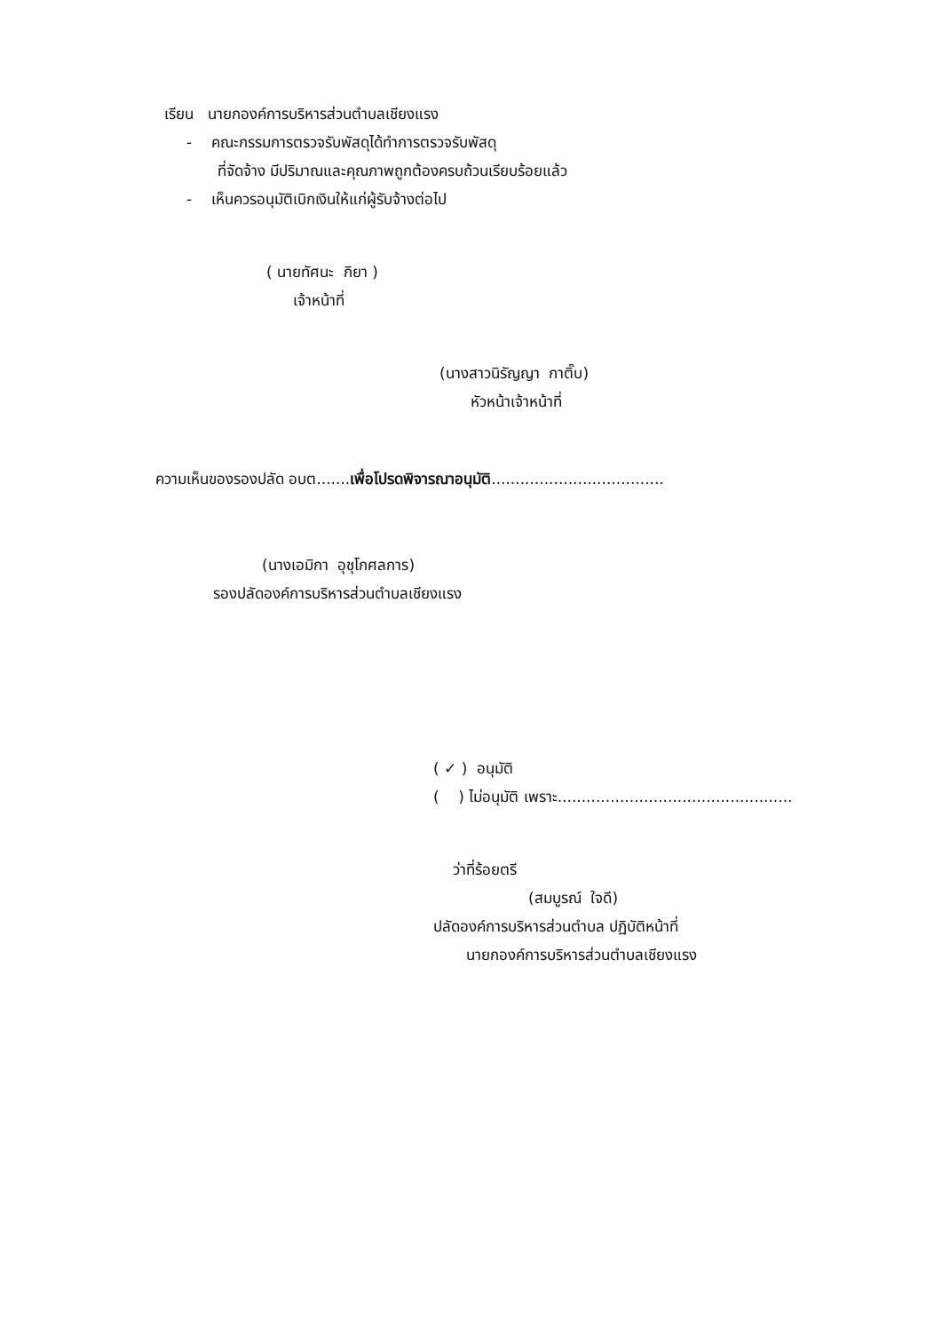เรียน นายกองค์การบริหารส่วนตำบลเชียงแรง
- คณะกรรมการตรวจรับพัสดุได้ทำการตรวจรับพัสดุ
ที่จัดจ้าง มีปริมาณและคุณภาพถูกต้องครบถ้วนเรียบร้อยแล้ว
- เห็นควรอนุมัติเบิกเงินให้แก่ผู้รับจ้างต่อไป
( นายทัศนะ กิยา )
เจ้าหน้าที่
(นางสาวนิรัญญา กาติ๊บ)
หัวหน้าเจ้าหน้าที่
ความเห็นของรองปลัด อบต.......เพื่อโปรดพิจารณาอนุมัติ....................................
(นางเอมิกา อุชุโกศลการ)
รองปลัดองค์การบริหารส่วนตำบลเชียงแรง
( ✓ ) อนุมัติ
( ) ไม่อนุมัติ เพราะ.................................................
ว่าที่ร้อยตรี
(สมบูรณ์ ใจดี)
ปลัดองค์การบริหารส่วนตำบล ปฏิบัติหน้าที่
นายกองค์การบริหารส่วนตำบลเชียงแรง